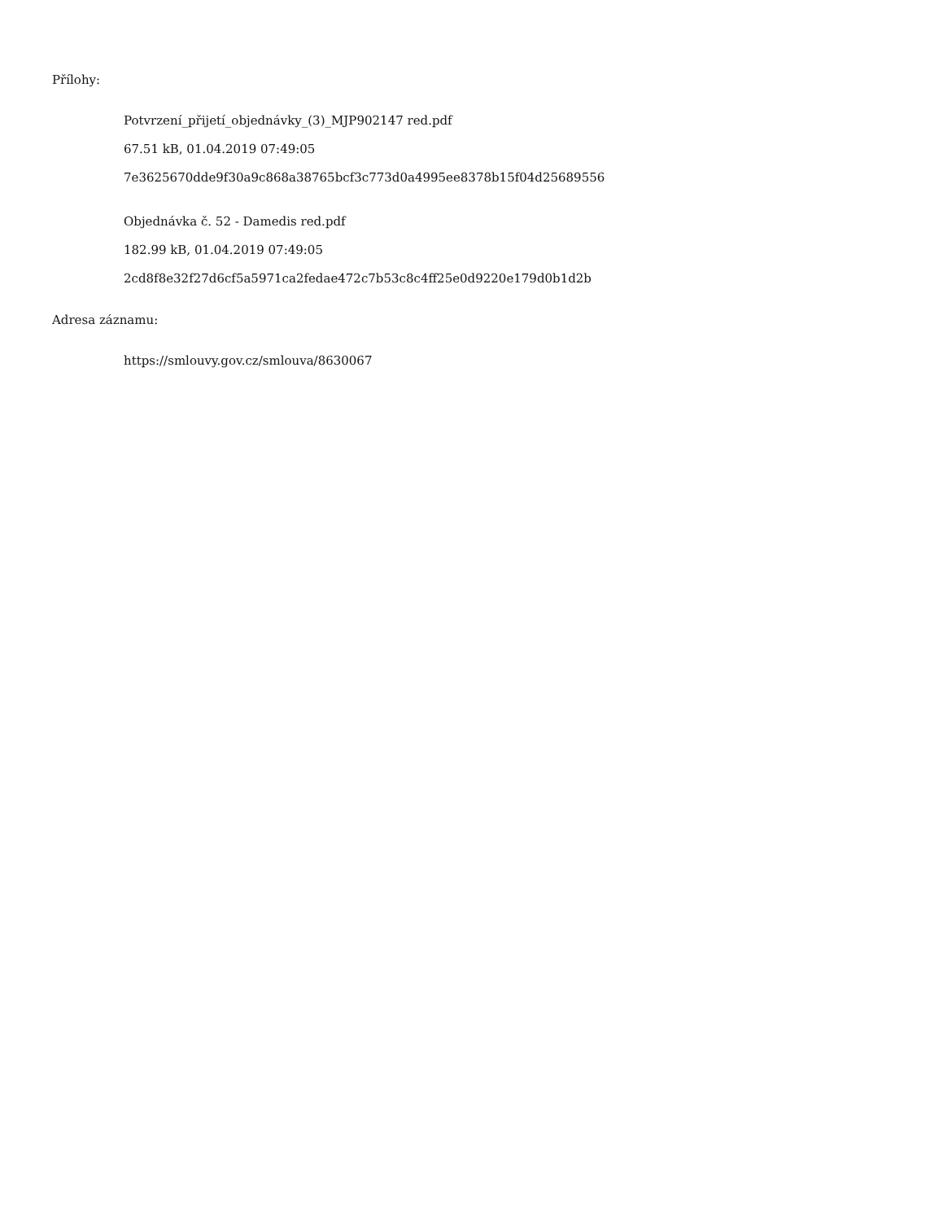Přílohy:
Potvrzení_přijetí_objednávky_(3)_MJP902147 red.pdf
67.51 kB, 01.04.2019 07:49:05
7e3625670dde9f30a9c868a38765bcf3c773d0a4995ee8378b15f04d25689556
Objednávka č. 52 - Damedis red.pdf
182.99 kB, 01.04.2019 07:49:05
2cd8f8e32f27d6cf5a5971ca2fedae472c7b53c8c4ff25e0d9220e179d0b1d2b
Adresa záznamu:
https://smlouvy.gov.cz/smlouva/8630067